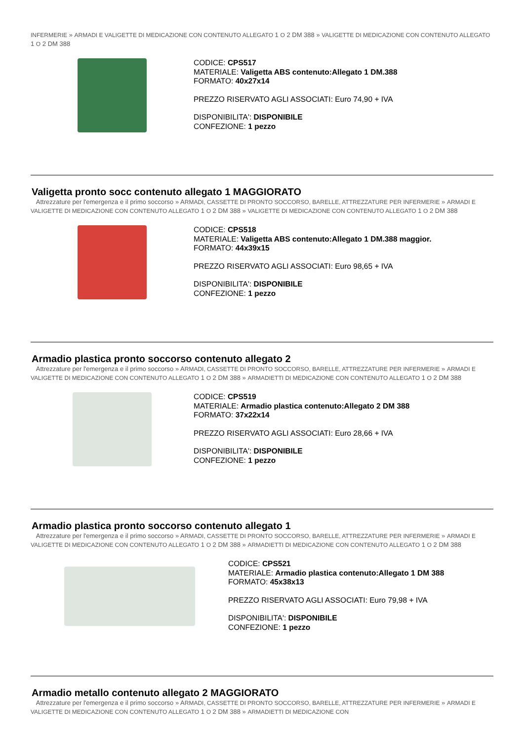INFERMERIE » ARMADI E VALIGETTE DI MEDICAZIONE CON CONTENUTO ALLEGATO 1 O 2 DM 388 » VALIGETTE DI MEDICAZIONE CON CONTENUTO ALLEGATO 1 O 2 DM 388
CODICE: CPS517
MATERIALE: Valigetta ABS contenuto:Allegato 1 DM.388
FORMATO: 40x27x14
PREZZO RISERVATO AGLI ASSOCIATI: Euro 74,90 + IVA
DISPONIBILITA': DISPONIBILE
CONFEZIONE: 1 pezzo
Valigetta pronto socc contenuto allegato 1 MAGGIORATO
Attrezzature per l'emergenza e il primo soccorso » ARMADI, CASSETTE DI PRONTO SOCCORSO, BARELLE, ATTREZZATURE PER INFERMERIE » ARMADI E VALIGETTE DI MEDICAZIONE CON CONTENUTO ALLEGATO 1 O 2 DM 388 » VALIGETTE DI MEDICAZIONE CON CONTENUTO ALLEGATO 1 O 2 DM 388
CODICE: CPS518
MATERIALE: Valigetta ABS contenuto:Allegato 1 DM.388 maggior.
FORMATO: 44x39x15
PREZZO RISERVATO AGLI ASSOCIATI: Euro 98,65 + IVA
DISPONIBILITA': DISPONIBILE
CONFEZIONE: 1 pezzo
Armadio plastica pronto soccorso contenuto allegato 2
Attrezzature per l'emergenza e il primo soccorso » ARMADI, CASSETTE DI PRONTO SOCCORSO, BARELLE, ATTREZZATURE PER INFERMERIE » ARMADI E VALIGETTE DI MEDICAZIONE CON CONTENUTO ALLEGATO 1 O 2 DM 388 » ARMADIETTI DI MEDICAZIONE CON CONTENUTO ALLEGATO 1 O 2 DM 388
CODICE: CPS519
MATERIALE: Armadio plastica contenuto:Allegato 2 DM 388
FORMATO: 37x22x14
PREZZO RISERVATO AGLI ASSOCIATI: Euro 28,66 + IVA
DISPONIBILITA': DISPONIBILE
CONFEZIONE: 1 pezzo
Armadio plastica pronto soccorso contenuto allegato 1
Attrezzature per l'emergenza e il primo soccorso » ARMADI, CASSETTE DI PRONTO SOCCORSO, BARELLE, ATTREZZATURE PER INFERMERIE » ARMADI E VALIGETTE DI MEDICAZIONE CON CONTENUTO ALLEGATO 1 O 2 DM 388 » ARMADIETTI DI MEDICAZIONE CON CONTENUTO ALLEGATO 1 O 2 DM 388
CODICE: CPS521
MATERIALE: Armadio plastica contenuto:Allegato 1 DM 388
FORMATO: 45x38x13
PREZZO RISERVATO AGLI ASSOCIATI: Euro 79,98 + IVA
DISPONIBILITA': DISPONIBILE
CONFEZIONE: 1 pezzo
Armadio metallo contenuto allegato 2 MAGGIORATO
Attrezzature per l'emergenza e il primo soccorso » ARMADI, CASSETTE DI PRONTO SOCCORSO, BARELLE, ATTREZZATURE PER INFERMERIE » ARMADI E VALIGETTE DI MEDICAZIONE CON CONTENUTO ALLEGATO 1 O 2 DM 388 » ARMADIETTI DI MEDICAZIONE CON